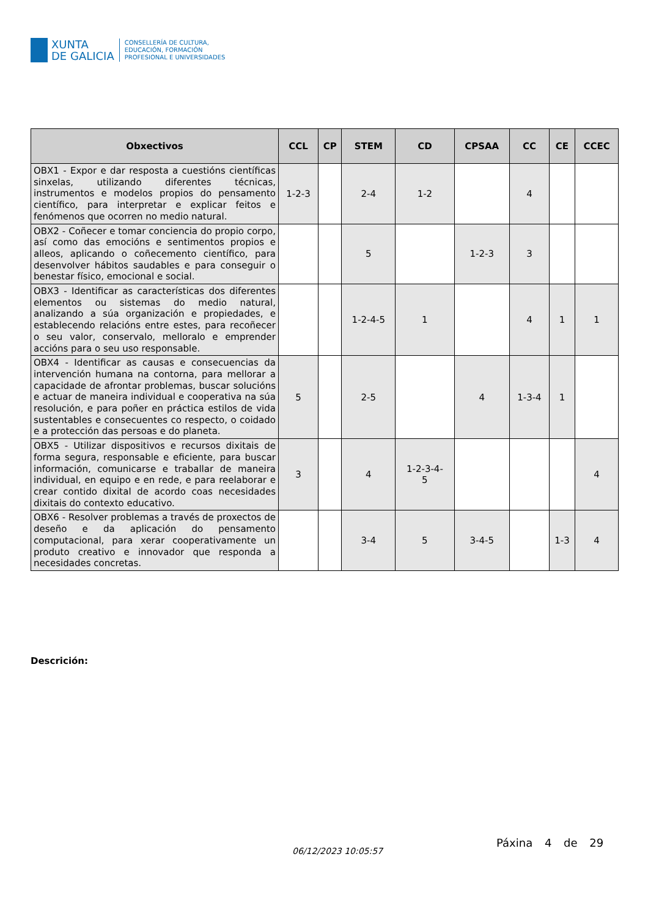XUNTA
DE GALICIA
CONSELLERÍA DE CULTURA,
EDUCACIÓN, FORMACIÓN
PROFESIONAL E UNIVERSIDADES
| Obxectivos | CCL | CP | STEM | CD | CPSAA | CC | CE | CCEC |
| --- | --- | --- | --- | --- | --- | --- | --- | --- |
| OBX1 - Expor e dar resposta a cuestións científicas sinxelas, utilizando diferentes técnicas, instrumentos e modelos propios do pensamento científico, para interpretar e explicar feitos e fenómenos que ocorren no medio natural. | 1-2-3 | | 2-4 | 1-2 | | 4 | | |
| OBX2 - Coñecer e tomar conciencia do propio corpo, así como das emocións e sentimentos propios e alleos, aplicando o coñecemento científico, para desenvolver hábitos saudables e para conseguir o benestar físico, emocional e social. | | | 5 | | 1-2-3 | 3 | | |
| OBX3 - Identificar as características dos diferentes elementos ou sistemas do medio natural, analizando a súa organización e propiedades, e establecendo relacións entre estes, para recoñecer o seu valor, conservalo, melloralo e emprender accións para o seu uso responsable. | | | 1-2-4-5 | 1 | | 4 | 1 | 1 |
| OBX4 - Identificar as causas e consecuencias da intervención humana na contorna, para mellorar a capacidade de afrontar problemas, buscar solucións e actuar de maneira individual e cooperativa na súa resolución, e para poñer en práctica estilos de vida sustentables e consecuentes co respecto, o coidado e a protección das persoas e do planeta. | 5 | | 2-5 | | 4 | 1-3-4 | 1 | |
| OBX5 - Utilizar dispositivos e recursos dixitais de forma segura, responsable e eficiente, para buscar información, comunicarse e traballar de maneira individual, en equipo e en rede, e para reelaborar e crear contido dixital de acordo coas necesidades dixitais do contexto educativo. | 3 | | 4 | 1-2-3-4- 5 | | | | 4 |
| OBX6 - Resolver problemas a través de proxectos de deseño e da aplicación do pensamento computacional, para xerar cooperativamente un produto creativo e innovador que responda a necesidades concretas. | | | 3-4 | 5 | 3-4-5 | | 1-3 | 4 |
Descrición:
06/12/2023 10:05:57
Páxina 4 de 29